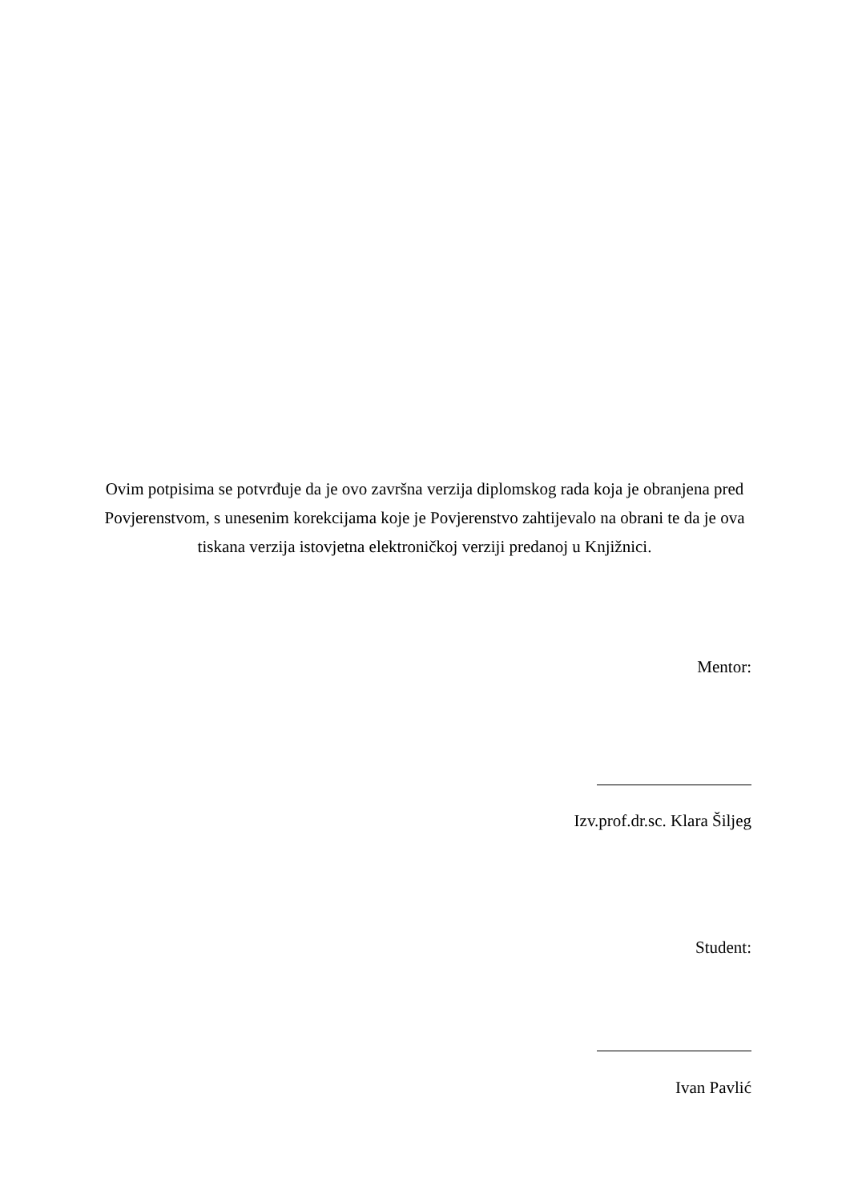Ovim potpisima se potvrđuje da je ovo završna verzija diplomskog rada koja je obranjena pred Povjerenstvom, s unesenim korekcijama koje je Povjerenstvo zahtijevalo na obrani te da je ova tiskana verzija istovjetna elektroničkoj verziji predanoj u Knjižnici.
Mentor:
Izv.prof.dr.sc. Klara Šiljeg
Student:
Ivan Pavlić